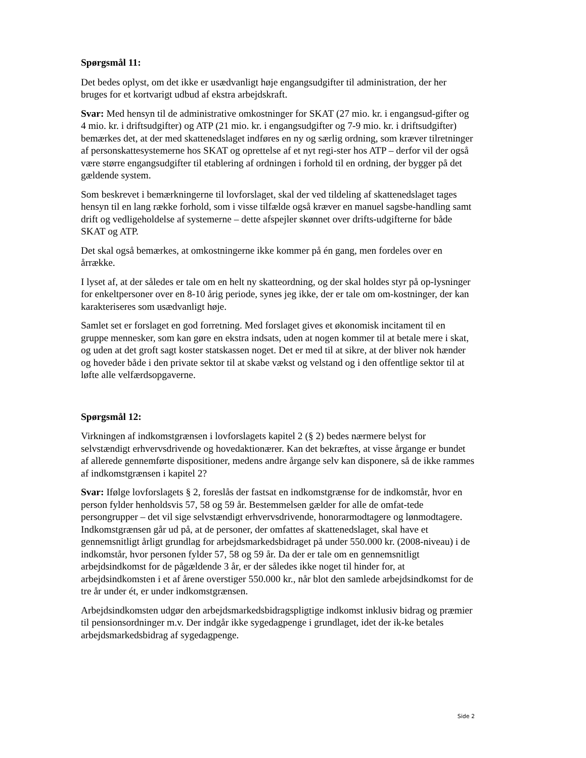Spørgsmål 11:
Det bedes oplyst, om det ikke er usædvanligt høje engangsudgifter til administration, der her bruges for et kortvarigt udbud af ekstra arbejdskraft.
Svar: Med hensyn til de administrative omkostninger for SKAT (27 mio. kr. i engangsud-gifter og 4 mio. kr. i driftsudgifter) og ATP (21 mio. kr. i engangsudgifter og 7-9 mio. kr. i driftsudgifter) bemærkes det, at der med skattenedslaget indføres en ny og særlig ordning, som kræver tilretninger af personskattesystemerne hos SKAT og oprettelse af et nyt regi-ster hos ATP – derfor vil der også være større engangsudgifter til etablering af ordningen i forhold til en ordning, der bygger på det gældende system.
Som beskrevet i bemærkningerne til lovforslaget, skal der ved tildeling af skattenedslaget tages hensyn til en lang række forhold, som i visse tilfælde også kræver en manuel sagsbe-handling samt drift og vedligeholdelse af systemerne – dette afspejler skønnet over drifts-udgifterne for både SKAT og ATP.
Det skal også bemærkes, at omkostningerne ikke kommer på én gang, men fordeles over en årrække.
I lyset af, at der således er tale om en helt ny skatteordning, og der skal holdes styr på op-lysninger for enkeltpersoner over en 8-10 årig periode, synes jeg ikke, der er tale om om-kostninger, der kan karakteriseres som usædvanligt høje.
Samlet set er forslaget en god forretning. Med forslaget gives et økonomisk incitament til en gruppe mennesker, som kan gøre en ekstra indsats, uden at nogen kommer til at betale mere i skat, og uden at det groft sagt koster statskassen noget. Det er med til at sikre, at der bliver nok hænder og hoveder både i den private sektor til at skabe vækst og velstand og i den offentlige sektor til at løfte alle velfærdsopgaverne.
Spørgsmål 12:
Virkningen af indkomstgrænsen i lovforslagets kapitel 2 (§ 2) bedes nærmere belyst for selvstændigt erhvervsdrivende og hovedaktionærer. Kan det bekræftes, at visse årgange er bundet af allerede gennemførte dispositioner, medens andre årgange selv kan disponere, så de ikke rammes af indkomstgrænsen i kapitel 2?
Svar: Ifølge lovforslagets § 2, foreslås der fastsat en indkomstgrænse for de indkomstår, hvor en person fylder henholdsvis 57, 58 og 59 år. Bestemmelsen gælder for alle de omfat-tede persongrupper – det vil sige selvstændigt erhvervsdrivende, honorarmodtagere og lønmodtagere. Indkomstgrænsen går ud på, at de personer, der omfattes af skattenedslaget, skal have et gennemsnitligt årligt grundlag for arbejdsmarkedsbidraget på under 550.000 kr. (2008-niveau) i de indkomstår, hvor personen fylder 57, 58 og 59 år. Da der er tale om en gennemsnitligt arbejdsindkomst for de pågældende 3 år, er der således ikke noget til hinder for, at arbejdsindkomsten i et af årene overstiger 550.000 kr., når blot den samlede arbejdsindkomst for de tre år under ét, er under indkomstgrænsen.
Arbejdsindkomsten udgør den arbejdsmarkedsbidragspligtige indkomst inklusiv bidrag og præmier til pensionsordninger m.v. Der indgår ikke sygedagpenge i grundlaget, idet der ik-ke betales arbejdsmarkedsbidrag af sygedagpenge.
Side 2